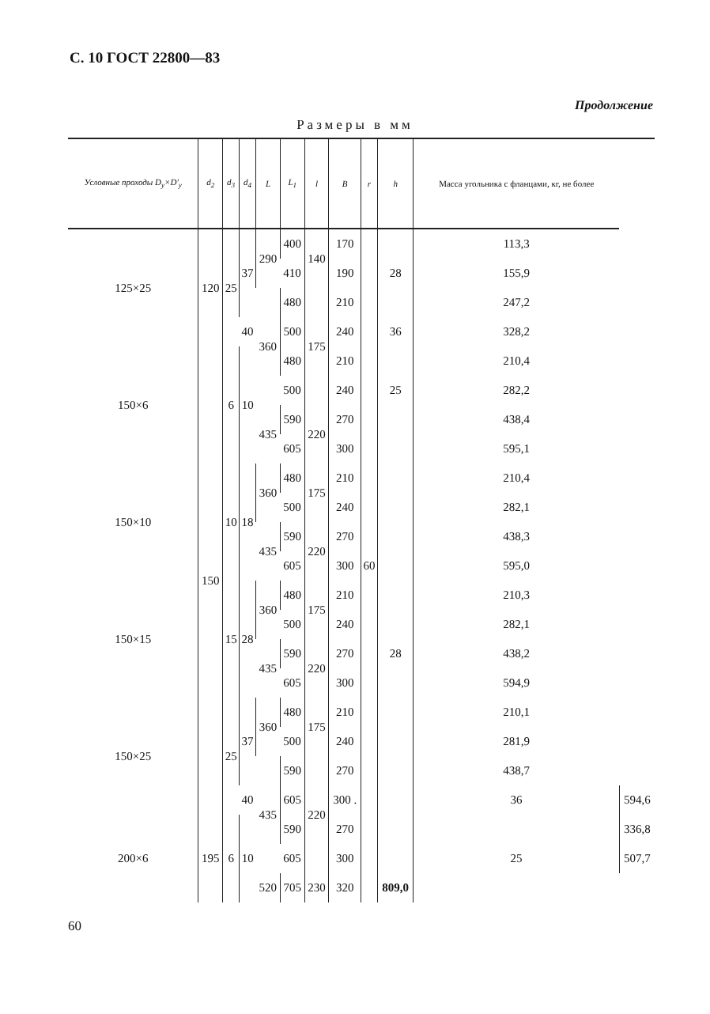С. 10 ГОСТ 22800—83
Продолжение
Размеры в мм
| Условные проходы D<sub>y</sub>×D′<sub>y</sub> | d<sub>2</sub> | d<sub>3</sub> | d<sub>4</sub> | L | L<sub>1</sub> | l | B | r | h | Масса угольника с фланцами, кг, не более | |
| --- | --- | --- | --- | --- | --- | --- | --- | --- | --- | --- | --- |
| 125×25 | 120 | 25 | 37 | 290 | 400 | 140 | 170 | 60 | 28 | 113,3 | |
| | | | | | 410 | | 190 | | | 155,9 | |
| | | | | 360 | 480 | 175 | 210 | | | 247,2 | |
| | | | 40 | | 500 | | 240 | | 36 | 328,2 | |
| 150×6 | 150 | 6 | 10 | | 480 | | 210 | | 25 | 210,4 | |
| | | | | | 500 | | 240 | | | 282,2 | |
| | | | | 435 | 590 | 220 | 270 | | | 438,4 | |
| | | | | | 605 | | 300 | | 28 | 595,1 | |
| 150×10 | | 10 | 18 | 360 | 480 | 175 | 210 | | | 210,4 | |
| | | | | | 500 | | 240 | | | 282,1 | |
| | | | | 435 | 590 | 220 | 270 | | | 438,3 | |
| | | | | | 605 | | 300 | | | 595,0 | |
| 150×15 | | 15 | 28 | 360 | 480 | 175 | 210 | | | 210,3 | |
| | | | | | 500 | | 240 | | | 282,1 | |
| | | | | 435 | 590 | 220 | 270 | | | 438,2 | |
| | | | | | 605 | | 300 | | | 594,9 | |
| 150×25 | | 25 | 37 | 360 | 480 | 175 | 210 | | | 210,1 | |
| | | | | | 500 | | 240 | | | 281,9 | |
| | | | | 435 | 590 | 220 | 270 | | | 438,7 | |
| | | | 40 | | 605 | | 300 . | | | 36 | 594,6 |
| 200×6 | 195 | 6 | 10 | | 590 | | 270 | | | 25 | 336,8 |
| | | | | | 605 | | 300 | | | | 507,7 |
| | | | | 520 | 705 | 230 | 320 | | 809,0 | | |
60